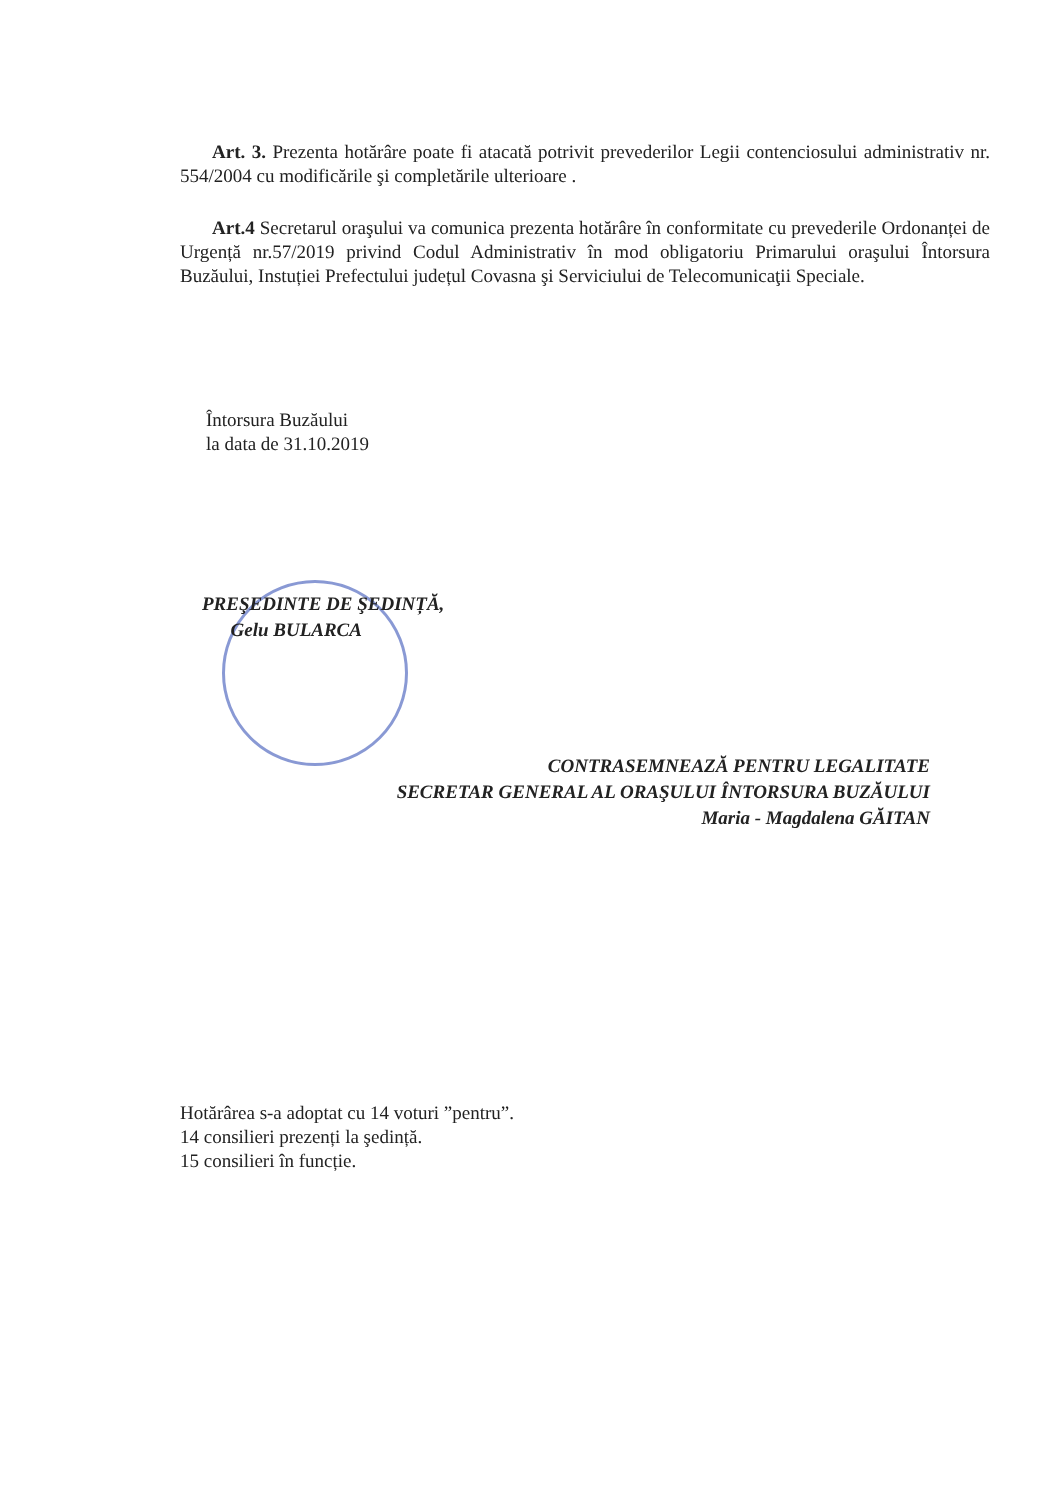Art. 3. Prezenta hotărâre poate fi atacată potrivit prevederilor Legii contenciosului administrativ nr. 554/2004 cu modificările şi completările ulterioare .
Art.4 Secretarul oraşului va comunica prezenta hotărâre în conformitate cu prevederile Ordonanței de Urgență nr.57/2019 privind Codul Administrativ în mod obligatoriu Primarului oraşului Întorsura Buzăului, Instuției Prefectului județul Covasna şi Serviciului de Telecomunicaţii Speciale.
Întorsura Buzăului
la data de 31.10.2019
PREŞEDINTE DE ŞEDINȚĂ,
Gelu BULARCA
CONTRASEMNEAZĂ PENTRU LEGALITATE
SECRETAR GENERAL AL ORAŞULUI ÎNTORSURA BUZĂULUI
Maria - Magdalena GĂITAN
Hotărârea s-a adoptat cu 14 voturi ”pentru”.
14 consilieri prezenți la şedință.
15 consilieri în funcție.